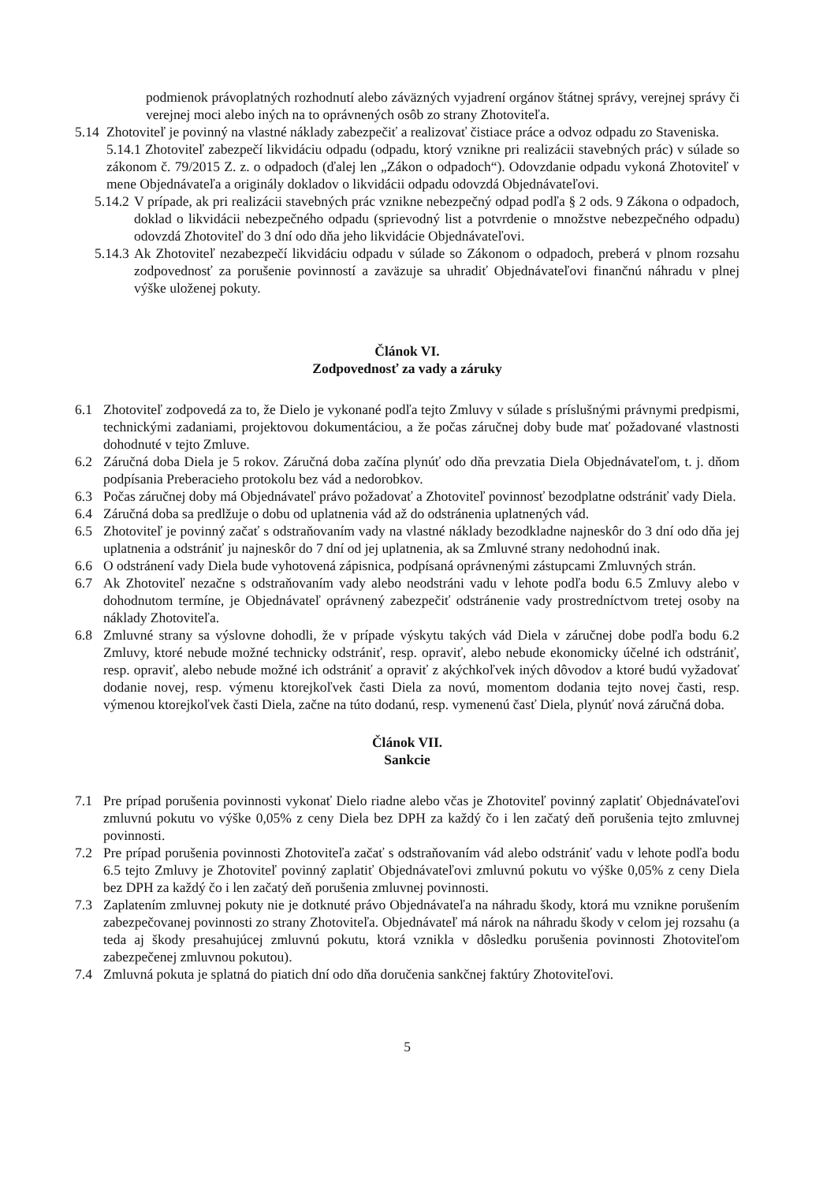podmienok právoplatných rozhodnutí alebo záväzných vyjadrení orgánov štátnej správy, verejnej správy či verejnej moci alebo iných na to oprávnených osôb zo strany Zhotoviteľa.
5.14 Zhotoviteľ je povinný na vlastné náklady zabezpečiť a realizovať čistiace práce a odvoz odpadu zo Staveniska.
5.14.1 Zhotoviteľ zabezpečí likvidáciu odpadu (odpadu, ktorý vznikne pri realizácii stavebných prác) v súlade so zákonom č. 79/2015 Z. z. o odpadoch (ďalej len „Zákon o odpadoch“). Odovzdanie odpadu vykoná Zhotoviteľ v mene Objednávateľa a originály dokladov o likvidácii odpadu odovzdá Objednávateľovi.
5.14.2 V prípade, ak pri realizácii stavebných prác vznikne nebezpečný odpad podľa § 2 ods. 9 Zákona o odpadoch, doklad o likvidácii nebezpečného odpadu (sprievodný list a potvrdenie o množstve nebezpečného odpadu) odovzdá Zhotoviteľ do 3 dní odo dňa jeho likvidácie Objednávateľovi.
5.14.3 Ak Zhotoviteľ nezabezpečí likvidáciu odpadu v súlade so Zákonom o odpadoch, preberá v plnom rozsahu zodpovednosť za porušenie povinností a zaväzuje sa uhradiť Objednávateľovi finančnú náhradu v plnej výške uloženej pokuty.
Článok VI.
Zodpovednosť za vady a záruky
6.1 Zhotoviteľ zodpovedá za to, že Dielo je vykonané podľa tejto Zmluvy v súlade s príslušnými právnymi predpismi, technickými zadaniami, projektovou dokumentáciou, a že počas záručnej doby bude mať požadované vlastnosti dohodnuté v tejto Zmluve.
6.2 Záručná doba Diela je 5 rokov. Záručná doba začína plynúť odo dňa prevzatia Diela Objednávateľom, t. j. dňom podpísania Preberacieho protokolu bez vád a nedorobkov.
6.3 Počas záručnej doby má Objednávateľ právo požadovať a Zhotoviteľ povinnosť bezodplatne odstrániť vady Diela.
6.4 Záručná doba sa predlžuje o dobu od uplatnenia vád až do odstránenia uplatnených vád.
6.5 Zhotoviteľ je povinný začať s odstraňovaním vady na vlastné náklady bezodkladne najneskôr do 3 dní odo dňa jej uplatnenia a odstrániť ju najneskôr do 7 dní od jej uplatnenia, ak sa Zmluvné strany nedohodnú inak.
6.6 O odstránení vady Diela bude vyhotovená zápisnica, podpísaná oprávnenými zástupcami Zmluvných strán.
6.7 Ak Zhotoviteľ nezačne s odstraňovaním vady alebo neodstráni vadu v lehote podľa bodu 6.5 Zmluvy alebo v dohodnutom termíne, je Objednávateľ oprávnený zabezpečiť odstránenie vady prostredníctvom tretej osoby na náklady Zhotoviteľa.
6.8 Zmluvné strany sa výslovne dohodli, že v prípade výskytu takých vád Diela v záručnej dobe podľa bodu 6.2 Zmluvy, ktoré nebude možné technicky odstrániť, resp. opraviť, alebo nebude ekonomicky účelné ich odstrániť, resp. opraviť, alebo nebude možné ich odstrániť a opraviť z akýchkoľvek iných dôvodov a ktoré budú vyžadovať dodanie novej, resp. výmenu ktorejkoľvek časti Diela za novú, momentom dodania tejto novej časti, resp. výmenou ktorejkoľvek časti Diela, začne na túto dodanú, resp. vymenenú časť Diela, plynúť nová záručná doba.
Článok VII.
Sankcie
7.1 Pre prípad porušenia povinnosti vykonať Dielo riadne alebo včas je Zhotoviteľ povinný zaplatiť Objednávateľovi zmluvnú pokutu vo výške 0,05% z ceny Diela bez DPH za každý čo i len začatý deň porušenia tejto zmluvnej povinnosti.
7.2 Pre prípad porušenia povinnosti Zhotoviteľa začať s odstraňovaním vád alebo odstrániť vadu v lehote podľa bodu 6.5 tejto Zmluvy je Zhotoviteľ povinný zaplatiť Objednávateľovi zmluvnú pokutu vo výške 0,05% z ceny Diela bez DPH za každý čo i len začatý deň porušenia zmluvnej povinnosti.
7.3 Zaplatením zmluvnej pokuty nie je dotknuté právo Objednávateľa na náhradu škody, ktorá mu vznikne porušením zabezpečovanej povinnosti zo strany Zhotoviteľa. Objednávateľ má nárok na náhradu škody v celom jej rozsahu (a teda aj škody presahujúcej zmluvnú pokutu, ktorá vznikla v dôsledku porušenia povinnosti Zhotoviteľom zabezpečenej zmluvnou pokutou).
7.4 Zmluvná pokuta je splatná do piatich dní odo dňa doručenia sankčnej faktúry Zhotoviteľovi.
5